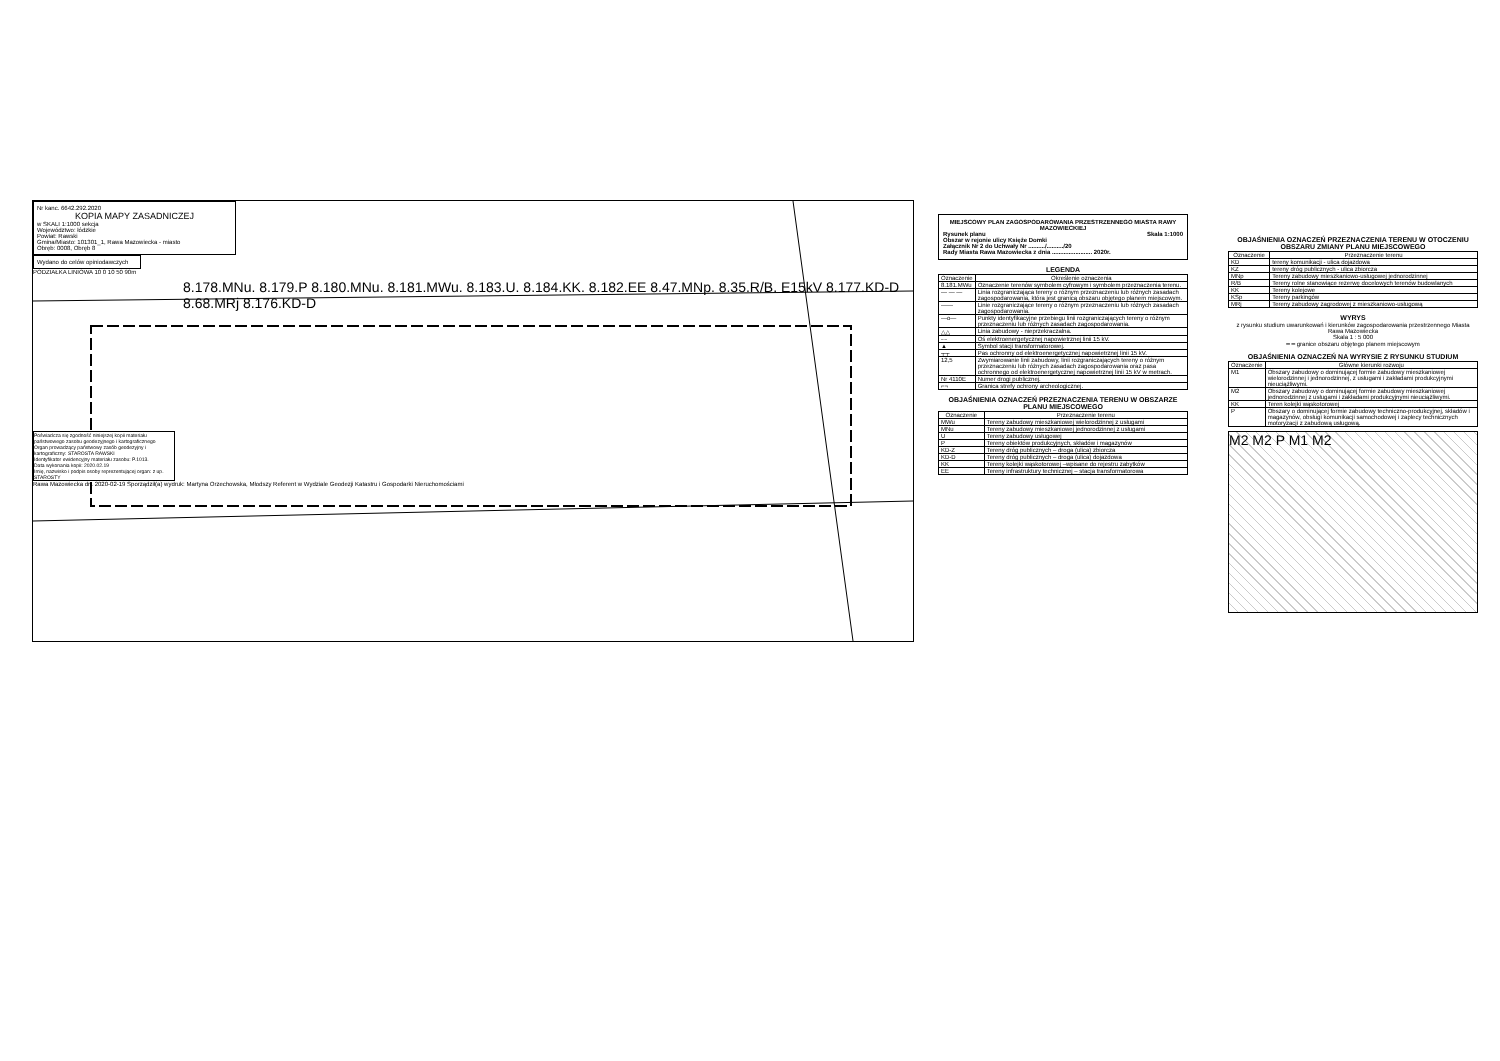Nr kanc. 6642.292.2020
KOPIA MAPY ZASADNICZEJ
w SKALI 1:1000 sekcja
Województwo: łódzkie
Powiat: Rawski
Gmina/Miasto: 101301_1, Rawa Mazowiecka - miasto
Obręb: 0008, Obręb 8
Wydano do celów opiniodawczych
PODZIAŁKA LINIOWA 10 0 10 50 90m
8.178.MNu. 8.179.P 8.180.MNu. 8.181.MWu. 8.183.U. 8.184.KK. 8.182.EE 8.47.MNp. 8.35.R/B. E15kV 8.177.KD-D 8.68.MRj 8.176.KD-D
Poświadcza się zgodność niniejszej kopii materiału państwowego zasobu geodezyjnego i kartograficznego
Organ prowadzący państwowy zasób geodezyjny i kartograficzny: STAROSTA RAWSKI
Identyfikator ewidencyjny materiału zasobu: P.1013.
Data wykonania kopii: 2020.02.19
Imię, nazwisko i podpis osoby reprezentującej organ: z up. STAROSTY
Rawa Mazowiecka dn. 2020-02-19 Sporządził(a) wydruk: Martyna Orzechowska, Młodszy Referent w Wydziale Geodezji Katastru i Gospodarki Nieruchomościami
MIEJSCOWY PLAN ZAGOSPODAROWANIA PRZESTRZENNEGO MIASTA RAWY MAZOWIECKIEJ
Rysunek planu Skala 1:1000
Obszar w rejonie ulicy Księże Domki
Załącznik Nr 2 do Uchwały Nr ........../........../20
Rady Miasta Rawa Mazowiecka z dnia ........................ 2020r.
LEGENDA
| Oznaczenie | Określenie oznaczenia |
| --- | --- |
| 8.181.MWu | Oznaczenie terenów symbolem cyfrowym i symbolem przeznaczenia terenu. |
| — — — | Linia rozgraniczająca tereny o różnym przeznaczeniu lub różnych zasadach zagospodarowania, która jest granicą obszaru objętego planem miejscowym. |
| —— | Linie rozgraniczające tereny o różnym przeznaczeniu lub różnych zasadach zagospodarowania. |
| —o— | Punkty identyfikacyjne przebiegu linii rozgraniczających tereny o różnym przeznaczeniu lub różnych zasadach zagospodarowania. |
| △△ | Linia zabudowy - nieprzekraczalna. |
| -·- | Oś elektroenergetycznej napowietrznej linii 15 kV. |
| ▲ | Symbol stacji transformatorowej. |
| ┬┬ | Pas ochronny od elektroenergetycznej napowietrznej linii 15 kV. |
| 12,5 | Zwymiarowanie linii zabudowy, linii rozgraniczających tereny o różnym przeznaczeniu lub różnych zasadach zagospodarowania oraz pasa ochronnego od elektroenergetycznej napowietrznej linii 15 kV w metrach. |
| Nr 4110E | Numer drogi publicznej. |
| ⌐¬ | Granica strefy ochrony archeologicznej. |
OBJAŚNIENIA OZNACZEŃ PRZEZNACZENIA TERENU W OBSZARZE PLANU MIEJSCOWEGO
| Oznaczenie | Przeznaczenie terenu |
| --- | --- |
| MWu | Tereny zabudowy mieszkaniowej wielorodzinnej z usługami |
| MNu | Tereny zabudowy mieszkaniowej jednorodzinnej z usługami |
| U | Tereny zabudowy usługowej |
| P | Tereny obiektów produkcyjnych, składów i magazynów |
| KD-Z | Tereny dróg publicznych – droga (ulica) zbiorcza |
| KD-D | Tereny dróg publicznych – droga (ulica) dojazdowa |
| KK | Tereny kolejki wąskotorowej –wpisane do rejestru zabytków |
| EE | Tereny infrastruktury technicznej – stacja transformatorowa |
OBJAŚNIENIA OZNACZEŃ PRZEZNACZENIA TERENU W OTOCZENIU OBSZARU ZMIANY PLANU MIEJSCOWEGO
| Oznaczenie | Przeznaczenie terenu |
| --- | --- |
| KD | tereny komunikacji - ulica dojazdowa |
| KZ | tereny dróg publicznych - ulica zbiorcza |
| MNp | Tereny zabudowy mieszkaniowo-usługowej jednorodzinnej |
| R/B | Tereny rolne stanowiące rezerwę docelowych terenów budowlanych |
| KK | Tereny kolejowe |
| KSp | Tereny parkingów |
| MRj | Tereny zabudowy zagrodowej z mieszkaniowo-usługową |
WYRYS
z rysunku studium uwarunkowań i kierunków zagospodarowania przestrzennego Miasta Rawa Mazowiecka
Skala 1 : 5 000
━ ━ granice obszaru objętego planem miejscowym
OBJAŚNIENIA OZNACZEŃ NA WYRYSIE Z RYSUNKU STUDIUM
| Oznaczenie | Główne kierunki rozwoju |
| --- | --- |
| M1 | Obszary zabudowy o dominującej formie zabudowy mieszkaniowej wielorodzinnej i jednorodzinnej, z usługami i zakładami produkcyjnymi nieuciążliwymi. |
| M2 | Obszary zabudowy o dominującej formie zabudowy mieszkaniowej jednorodzinnej z usługami i zakładami produkcyjnymi nieuciążliwymi. |
| KK | Teren kolejki wąskotorowej |
| P | Obszary o dominującej formie zabudowy techniczno-produkcyjnej, składów i magazynów, obsługi komunikacji samochodowej i zaplecy technicznych motoryzacji z zabudową usługową. |
M2 M2 P M1 M2